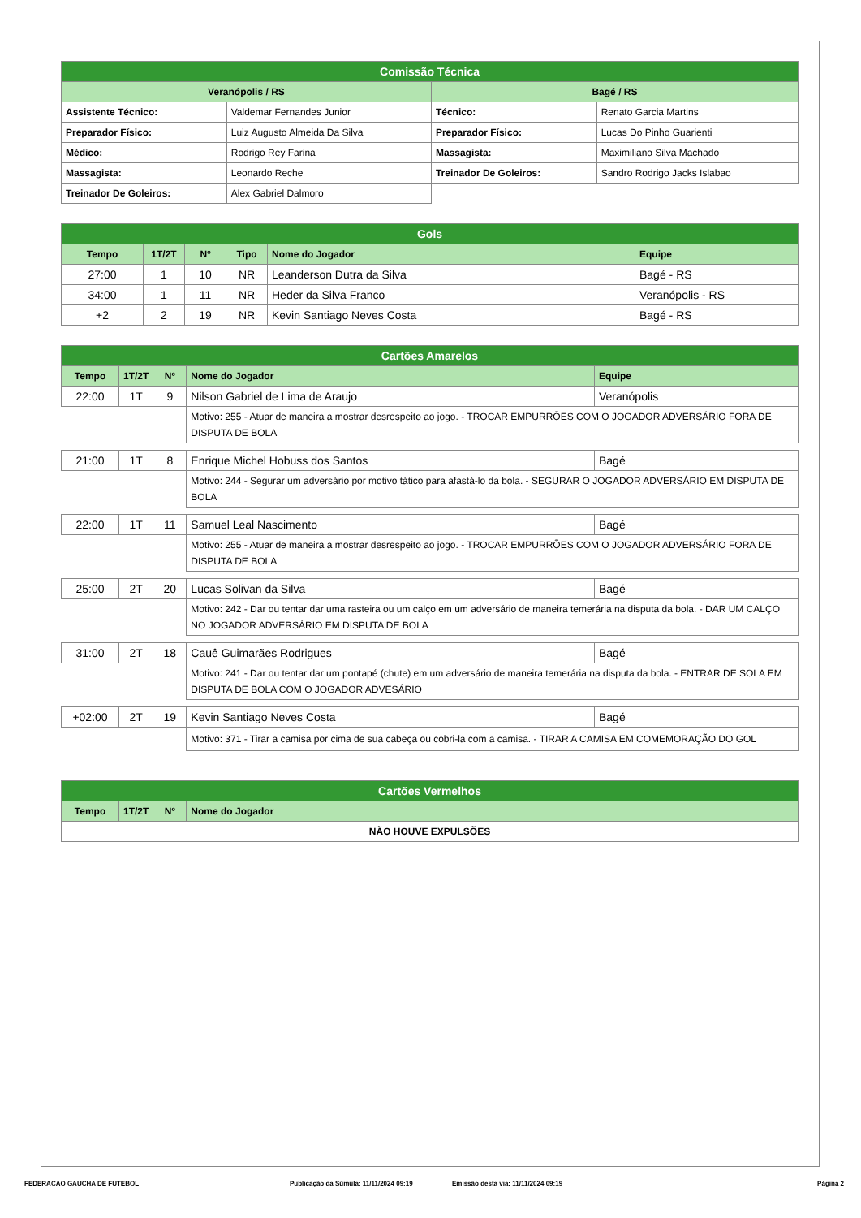| Comissão Técnica | | | |
| --- | --- | --- | --- |
| Veranópolis / RS | | Bagé / RS | |
| Assistente Técnico: | Valdemar Fernandes Junior | Técnico: | Renato Garcia Martins |
| Preparador Físico: | Luiz Augusto Almeida Da Silva | Preparador Físico: | Lucas Do Pinho Guarienti |
| Médico: | Rodrigo Rey Farina | Massagista: | Maximiliano Silva Machado |
| Massagista: | Leonardo Reche | Treinador De Goleiros: | Sandro Rodrigo Jacks Islabao |
| Treinador De Goleiros: | Alex Gabriel Dalmoro | | |
| Gols | | | | | |
| --- | --- | --- | --- | --- | --- |
| Tempo | 1T/2T | Nº | Tipo | Nome do Jogador | Equipe |
| 27:00 | 1 | 10 | NR | Leanderson Dutra da Silva | Bagé - RS |
| 34:00 | 1 | 11 | NR | Heder da Silva Franco | Veranópolis - RS |
| +2 | 2 | 19 | NR | Kevin Santiago Neves Costa | Bagé - RS |
| Cartões Amarelos | | | | |
| --- | --- | --- | --- | --- |
| Tempo | 1T/2T | Nº | Nome do Jogador | Equipe |
| 22:00 | 1T | 9 | Nilson Gabriel de Lima de Araujo | Veranópolis |
| | | | Motivo: 255 - Atuar de maneira a mostrar desrespeito ao jogo. - TROCAR EMPURRÕES COM O JOGADOR ADVERSÁRIO FORA DE DISPUTA DE BOLA | |
| 21:00 | 1T | 8 | Enrique Michel Hobuss dos Santos | Bagé |
| | | | Motivo: 244 - Segurar um adversário por motivo tático para afastá-lo da bola. - SEGURAR O JOGADOR ADVERSÁRIO EM DISPUTA DE BOLA | |
| 22:00 | 1T | 11 | Samuel Leal Nascimento | Bagé |
| | | | Motivo: 255 - Atuar de maneira a mostrar desrespeito ao jogo. - TROCAR EMPURRÕES COM O JOGADOR ADVERSÁRIO FORA DE DISPUTA DE BOLA | |
| 25:00 | 2T | 20 | Lucas Solivan da Silva | Bagé |
| | | | Motivo: 242 - Dar ou tentar dar uma rasteira ou um calço em um adversário de maneira temerária na disputa da bola. - DAR UM CALÇO NO JOGADOR ADVERSÁRIO EM DISPUTA DE BOLA | |
| 31:00 | 2T | 18 | Cauê Guimarães Rodrigues | Bagé |
| | | | Motivo: 241 - Dar ou tentar dar um pontapé (chute) em um adversário de maneira temerária na disputa da bola. - ENTRAR DE SOLA EM DISPUTA DE BOLA COM O JOGADOR ADVESÁRIO | |
| +02:00 | 2T | 19 | Kevin Santiago Neves Costa | Bagé |
| | | | Motivo: 371 - Tirar a camisa por cima de sua cabeça ou cobri-la com a camisa. - TIRAR A CAMISA EM COMEMORAÇÃO DO GOL | |
| Cartões Vermelhos | | | |
| --- | --- | --- | --- |
| Tempo | 1T/2T | Nº | Nome do Jogador |
| NÃO HOUVE EXPULSÕES | | | |
FEDERACAO GAUCHA DE FUTEBOL Publicação da Súmula: 11/11/2024 09:19 Emissão desta via: 11/11/2024 09:19 Página 2